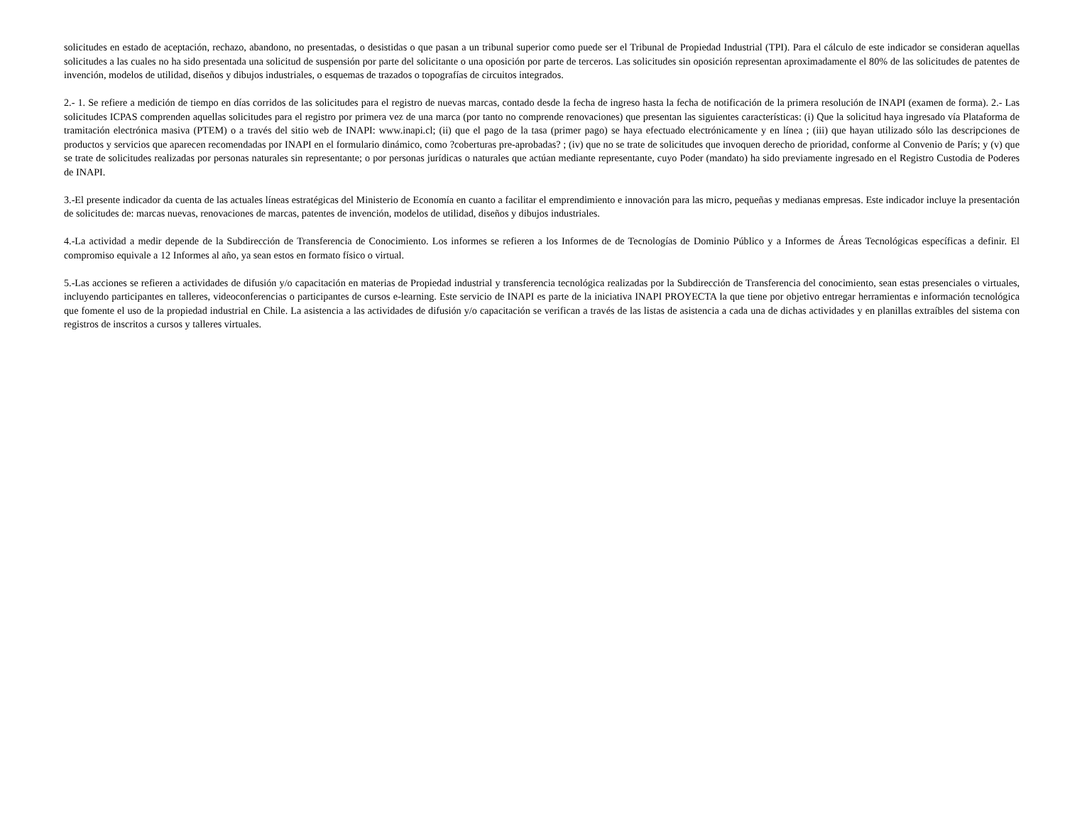solicitudes en estado de aceptación, rechazo, abandono, no presentadas, o desistidas o que pasan a un tribunal superior como puede ser el Tribunal de Propiedad Industrial (TPI). Para el cálculo de este indicador se consideran aquellas solicitudes a las cuales no ha sido presentada una solicitud de suspensión por parte del solicitante o una oposición por parte de terceros. Las solicitudes sin oposición representan aproximadamente el 80% de las solicitudes de patentes de invención, modelos de utilidad, diseños y dibujos industriales, o esquemas de trazados o topografías de circuitos integrados.
2.- 1. Se refiere a medición de tiempo en días corridos de las solicitudes para el registro de nuevas marcas, contado desde la fecha de ingreso hasta la fecha de notificación de la primera resolución de INAPI (examen de forma). 2.- Las solicitudes ICPAS comprenden aquellas solicitudes para el registro por primera vez de una marca (por tanto no comprende renovaciones) que presentan las siguientes características: (i) Que la solicitud haya ingresado vía Plataforma de tramitación electrónica masiva (PTEM) o a través del sitio web de INAPI: www.inapi.cl; (ii) que el pago de la tasa (primer pago) se haya efectuado electrónicamente y en línea ; (iii) que hayan utilizado sólo las descripciones de productos y servicios que aparecen recomendadas por INAPI en el formulario dinámico, como ?coberturas pre-aprobadas? ; (iv) que no se trate de solicitudes que invoquen derecho de prioridad, conforme al Convenio de París; y (v) que se trate de solicitudes realizadas por personas naturales sin representante; o por personas jurídicas o naturales que actúan mediante representante, cuyo Poder (mandato) ha sido previamente ingresado en el Registro Custodia de Poderes de INAPI.
3.-El presente indicador da cuenta de las actuales líneas estratégicas del Ministerio de Economía en cuanto a facilitar el emprendimiento e innovación para las micro, pequeñas y medianas empresas. Este indicador incluye la presentación de solicitudes de: marcas nuevas, renovaciones de marcas, patentes de invención, modelos de utilidad, diseños y dibujos industriales.
4.-La actividad a medir depende de la Subdirección de Transferencia de Conocimiento. Los informes se refieren a los Informes de de Tecnologías de Dominio Público y a Informes de Áreas Tecnológicas específicas a definir. El compromiso equivale a 12 Informes al año, ya sean estos en formato físico o virtual.
5.-Las acciones se refieren a actividades de difusión y/o capacitación en materias de Propiedad industrial y transferencia tecnológica realizadas por la Subdirección de Transferencia del conocimiento, sean estas presenciales o virtuales, incluyendo participantes en talleres, videoconferencias o participantes de cursos e-learning. Este servicio de INAPI es parte de la iniciativa INAPI PROYECTA la que tiene por objetivo entregar herramientas e información tecnológica que fomente el uso de la propiedad industrial en Chile. La asistencia a las actividades de difusión y/o capacitación se verifican a través de las listas de asistencia a cada una de dichas actividades y en planillas extraíbles del sistema con registros de inscritos a cursos y talleres virtuales.